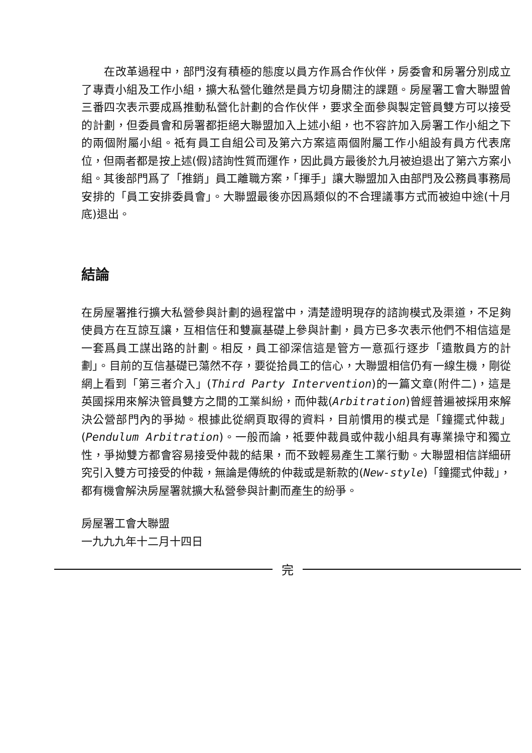在改革過程中，部門沒有積極的態度以員方作爲合作伙伴，房委會和房署分別成立了專責小組及工作小組，擴大私營化雖然是員方切身關注的課題。房屋署工會大聯盟曾三番四次表示要成爲推動私營化計劃的合作伙伴，要求全面參與製定管員雙方可以接受的計劃，但委員會和房署都拒絕大聯盟加入上述小組，也不容許加入房署工作小組之下的兩個附屬小組。祗有員工自組公司及第六方案這兩個附屬工作小組設有員方代表席位，但兩者都是按上述(假)諮詢性質而運作，因此員方最後於九月被迫退出了第六方案小組。其後部門爲了「推銷」員工離職方案，「揮手」讓大聯盟加入由部門及公務員事務局安排的「員工安排委員會」。大聯盟最後亦因爲類似的不合理議事方式而被迫中途(十月底)退出。
結論
在房屋署推行擴大私營參與計劃的過程當中，清楚證明現存的諮詢模式及渠道，不足夠使員方在互諒互讓，互相信任和雙贏基礎上參與計劃，員方已多次表示他們不相信這是一套爲員工謀出路的計劃。相反，員工卻深信這是管方一意孤行逐步「遣散員方的計劃」。目前的互信基礎已蕩然不存，要從拾員工的信心，大聯盟相信仍有一線生機，剛從網上看到「第三者介入」(Third Party Intervention)的一篇文章(附件二)，這是英國採用來解決管員雙方之間的工業糾紛，而仲裁(Arbitration)曾經普遍被採用來解決公營部門內的爭拗。根據此從網頁取得的資料，目前慣用的模式是「鐘擺式仲裁」(Pendulum Arbitration)。一般而論，祗要仲裁員或仲裁小組具有專業操守和獨立性，爭拗雙方都會容易接受仲裁的結果，而不致輕易產生工業行動。大聯盟相信詳細研究引入雙方可接受的仲裁，無論是傳統的仲裁或是新款的(New-style)「鐘擺式仲裁」，都有機會解決房屋署就擴大私營參與計劃而產生的紛爭。
房屋署工會大聯盟
一九九九年十二月十四日
完